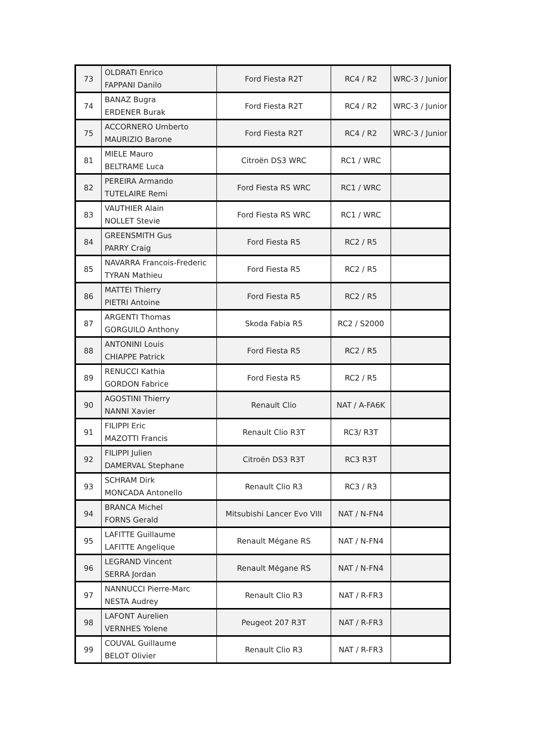| 73 | OLDRATI Enrico FAPPANI Danilo | Ford Fiesta R2T | RC4 / R2 | WRC-3 / Junior |
| 74 | BANAZ Bugra ERDENER Burak | Ford Fiesta R2T | RC4 / R2 | WRC-3 / Junior |
| 75 | ACCORNERO Umberto MAURIZIO Barone | Ford Fiesta R2T | RC4 / R2 | WRC-3 / Junior |
| 81 | MIELE Mauro BELTRAME Luca | Citroën DS3 WRC | RC1 / WRC | |
| 82 | PEREIRA Armando TUTELAIRE Remi | Ford Fiesta RS WRC | RC1 / WRC | |
| 83 | VAUTHIER Alain NOLLET Stevie | Ford Fiesta RS WRC | RC1 / WRC | |
| 84 | GREENSMITH Gus PARRY Craig | Ford Fiesta R5 | RC2 / R5 | |
| 85 | NAVARRA Francois-Frederic TYRAN Mathieu | Ford Fiesta R5 | RC2 / R5 | |
| 86 | MATTEI Thierry PIETRI Antoine | Ford Fiesta R5 | RC2 / R5 | |
| 87 | ARGENTI Thomas GORGUILO Anthony | Skoda Fabia R5 | RC2 / S2000 | |
| 88 | ANTONINI Louis CHIAPPE Patrick | Ford Fiesta R5 | RC2 / R5 | |
| 89 | RENUCCI Kathia GORDON Fabrice | Ford Fiesta R5 | RC2 / R5 | |
| 90 | AGOSTINI Thierry NANNI Xavier | Renault Clio | NAT / A-FA6K | |
| 91 | FILIPPI Eric MAZOTTI Francis | Renault Clio R3T | RC3/ R3T | |
| 92 | FILIPPI Julien DAMERVAL Stephane | Citroën DS3 R3T | RC3 R3T | |
| 93 | SCHRAM Dirk MONCADA Antonello | Renault Clio R3 | RC3 / R3 | |
| 94 | BRANCA Michel FORNS Gerald | Mitsubishi Lancer Evo VIII | NAT / N-FN4 | |
| 95 | LAFITTE Guillaume LAFITTE Angelique | Renault Mégane RS | NAT / N-FN4 | |
| 96 | LEGRAND Vincent SERRA Jordan | Renault Mégane RS | NAT / N-FN4 | |
| 97 | NANNUCCI Pierre-Marc NESTA Audrey | Renault Clio R3 | NAT / R-FR3 | |
| 98 | LAFONT Aurelien VERNHES Yolene | Peugeot 207 R3T | NAT / R-FR3 | |
| 99 | COUVAL Guillaume BELOT Olivier | Renault Clio R3 | NAT / R-FR3 | |